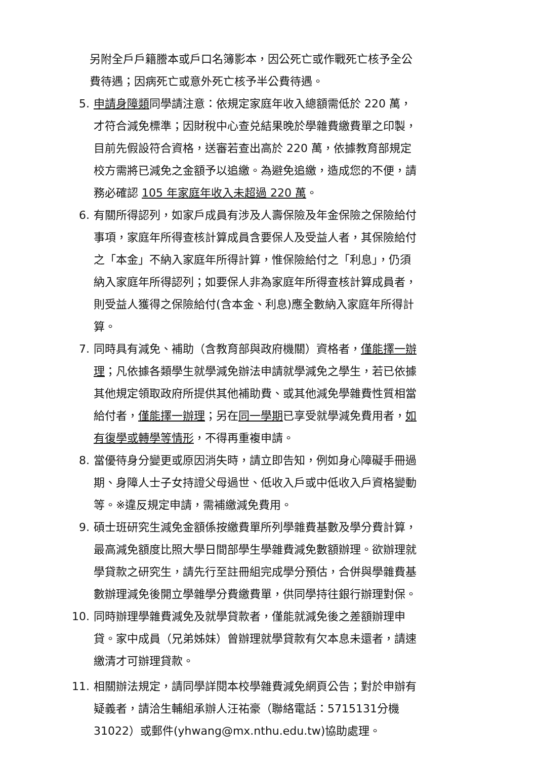另附全戶戶籍謄本或戶口名簿影本，因公死亡或作戰死亡核予全公費待遇；因病死亡或意外死亡核予半公費待遇。
5. 申請身障類同學請注意：依規定家庭年收入總額需低於 220 萬，才符合減免標準；因財稅中心查兑結果晚於學雜費繳費單之印製，目前先假設符合資格，送審若查出高於 220 萬，依據教育部規定校方需將已減免之金額予以追繳。為避免追繳，造成您的不便，請務必確認 105 年家庭年收入未超過 220 萬。
6. 有關所得認列，如家戶成員有涉及人壽保險及年金保險之保險給付事項，家庭年所得查核計算成員含要保人及受益人者，其保險給付之「本金」不納入家庭年所得計算，惟保險給付之「利息」，仍須納入家庭年所得認列；如要保人非為家庭年所得查核計算成員者，則受益人獲得之保險給付(含本金、利息)應全數納入家庭年所得計算。
7. 同時具有減免、補助（含教育部與政府機關）資格者，僅能擇一辦理；凡依據各類學生就學減免辦法申請就學減免之學生，若已依據其他規定領取政府所提供其他補助費、或其他減免學雜費性質相當給付者，僅能擇一辦理；另在同一學期已享受就學減免費用者，如有復學或轉學等情形，不得再重複申請。
8. 當優待身分變更或原因消失時，請立即告知，例如身心障礙手冊過期、身障人士子女持證父母過世、低收入戶或中低收入戶資格變動等。※違反規定申請，需補繳減免費用。
9. 碩士班研究生減免金額係按繳費單所列學雜費基數及學分費計算，最高減免額度比照大學日間部學生學雜費減免數額辦理。欲辦理就學貸款之研究生，請先行至註冊組完成學分預估，合併與學雜費基數辦理減免後開立學雜學分費繳費單，供同學持往銀行辦理對保。
10. 同時辦理學雜費減免及就學貸款者，僅能就減免後之差額辦理申貸。家中成員（兄弟姊妹）曾辦理就學貸款有欠本息未還者，請速繳清才可辦理貸款。
11. 相關辦法規定，請同學詳閱本校學雜費減免網頁公告；對於申辦有疑義者，請洽生輔組承辦人汪祐豪（聯絡電話：5715131分機31022）或郵件(yhwang@mx.nthu.edu.tw)協助處理。